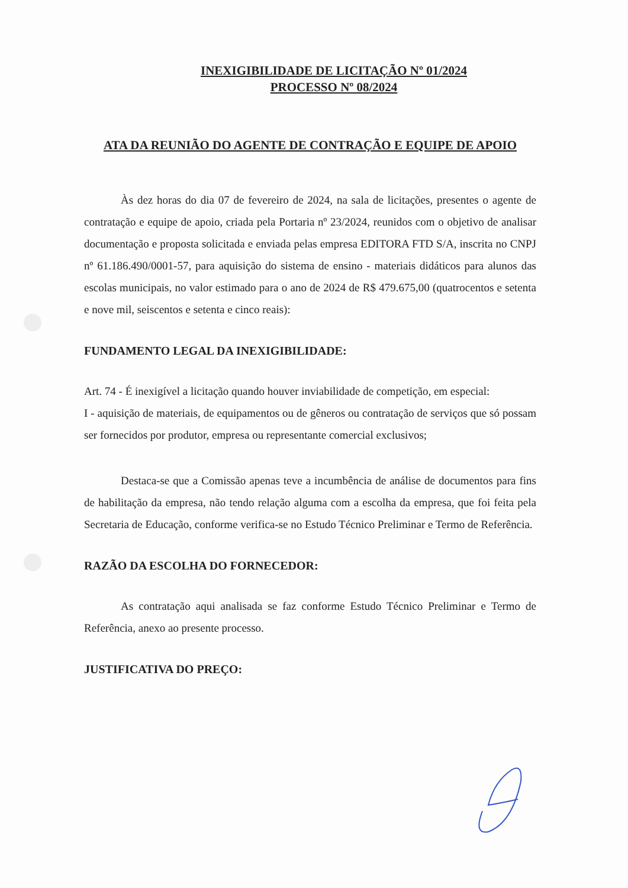INEXIGIBILIDADE DE LICITAÇÃO Nº 01/2024
PROCESSO Nº 08/2024
ATA DA REUNIÃO DO AGENTE DE CONTRAÇÃO E EQUIPE DE APOIO
Às dez horas do dia 07 de fevereiro de 2024, na sala de licitações, presentes o agente de contratação e equipe de apoio, criada pela Portaria nº 23/2024, reunidos com o objetivo de analisar documentação e proposta solicitada e enviada pelas empresa EDITORA FTD S/A, inscrita no CNPJ nº 61.186.490/0001-57, para aquisição do sistema de ensino - materiais didáticos para alunos das escolas municipais, no valor estimado para o ano de 2024 de R$ 479.675,00 (quatrocentos e setenta e nove mil, seiscentos e setenta e cinco reais):
FUNDAMENTO LEGAL DA INEXIGIBILIDADE:
Art. 74 - É inexigível a licitação quando houver inviabilidade de competição, em especial:
I - aquisição de materiais, de equipamentos ou de gêneros ou contratação de serviços que só possam ser fornecidos por produtor, empresa ou representante comercial exclusivos;
Destaca-se que a Comissão apenas teve a incumbência de análise de documentos para fins de habilitação da empresa, não tendo relação alguma com a escolha da empresa, que foi feita pela Secretaria de Educação, conforme verifica-se no Estudo Técnico Preliminar e Termo de Referência.
RAZÃO DA ESCOLHA DO FORNECEDOR:
As contratação aqui analisada se faz conforme Estudo Técnico Preliminar e Termo de Referência, anexo ao presente processo.
JUSTIFICATIVA DO PREÇO: